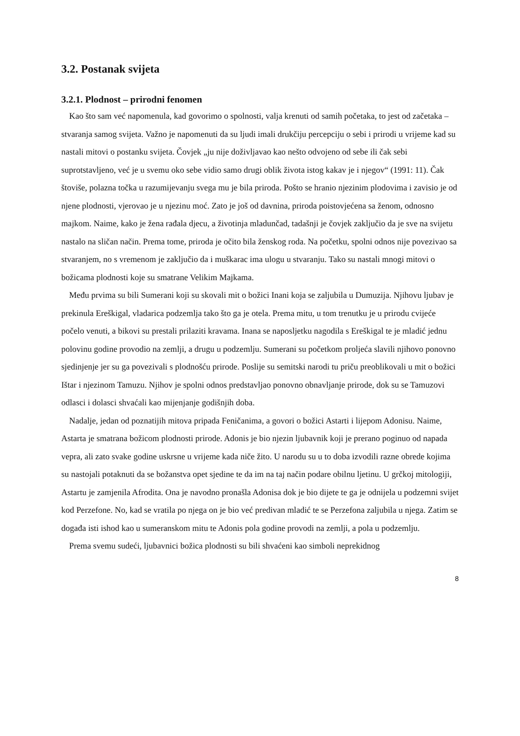3.2. Postanak svijeta
3.2.1. Plodnost – prirodni fenomen
Kao što sam već napomenula, kad govorimo o spolnosti, valja krenuti od samih početaka, to jest od začetaka – stvaranja samog svijeta. Važno je napomenuti da su ljudi imali drukčiju percepciju o sebi i prirodi u vrijeme kad su nastali mitovi o postanku svijeta. Čovjek „ju nije doživljavao kao nešto odvojeno od sebe ili čak sebi suprotstavljeno, već je u svemu oko sebe vidio samo drugi oblik života istog kakav je i njegov“ (1991: 11). Čak štoviše, polazna točka u razumijevanju svega mu je bila priroda. Pošto se hranio njezinim plodovima i zavisio je od njene plodnosti, vjerovao je u njezinu moć. Zato je još od davnina, priroda poistovjećena sa ženom, odnosno majkom. Naime, kako je žena rađala djecu, a životinja mladunčad, tadašnji je čovjek zaključio da je sve na svijetu nastalo na sličan način. Prema tome, priroda je očito bila ženskog roda. Na početku, spolni odnos nije povezivao sa stvaranjem, no s vremenom je zaključio da i muškarac ima ulogu u stvaranju. Tako su nastali mnogi mitovi o božicama plodnosti koje su smatrane Velikim Majkama.
Među prvima su bili Sumerani koji su skovali mit o božici Inani koja se zaljubila u Dumuzija. Njihovu ljubav je prekinula Ereškigal, vladarica podzemlja tako što ga je otela. Prema mitu, u tom trenutku je u prirodu cvijeće počelo venuti, a bikovi su prestali prilaziti kravama. Inana se naposljetku nagodila s Ereškigal te je mladić jednu polovinu godine provodio na zemlji, a drugu u podzemlju. Sumerani su početkom proljeća slavili njihovo ponovno sjedinjenje jer su ga povezivali s plodnošću prirode. Poslije su semitski narodi tu priču preoblikovali u mit o božici Ištar i njezinom Tamuzu. Njihov je spolni odnos predstavljao ponovno obnavljanje prirode, dok su se Tamuzovi odlasci i dolasci shvaćali kao mijenjanje godišnjih doba.
Nadalje, jedan od poznatijih mitova pripada Feničanima, a govori o božici Astarti i lijepom Adonisu. Naime, Astarta je smatrana božicom plodnosti prirode. Adonis je bio njezin ljubavnik koji je prerano poginuo od napada vepra, ali zato svake godine uskrsne u vrijeme kada niče žito. U narodu su u to doba izvodili razne obrede kojima su nastojali potaknuti da se božanstva opet sjedine te da im na taj način podare obilnu ljetinu. U grčkoj mitologiji, Astartu je zamjenila Afrodita. Ona je navodno pronašla Adonisa dok je bio dijete te ga je odnijela u podzemni svijet kod Perzefone. No, kad se vratila po njega on je bio već predivan mladić te se Perzefona zaljubila u njega. Zatim se događa isti ishod kao u sumeranskom mitu te Adonis pola godine provodi na zemlji, a pola u podzemlju.
Prema svemu sudeći, ljubavnici božica plodnosti su bili shvaćeni kao simboli neprekidnog
8